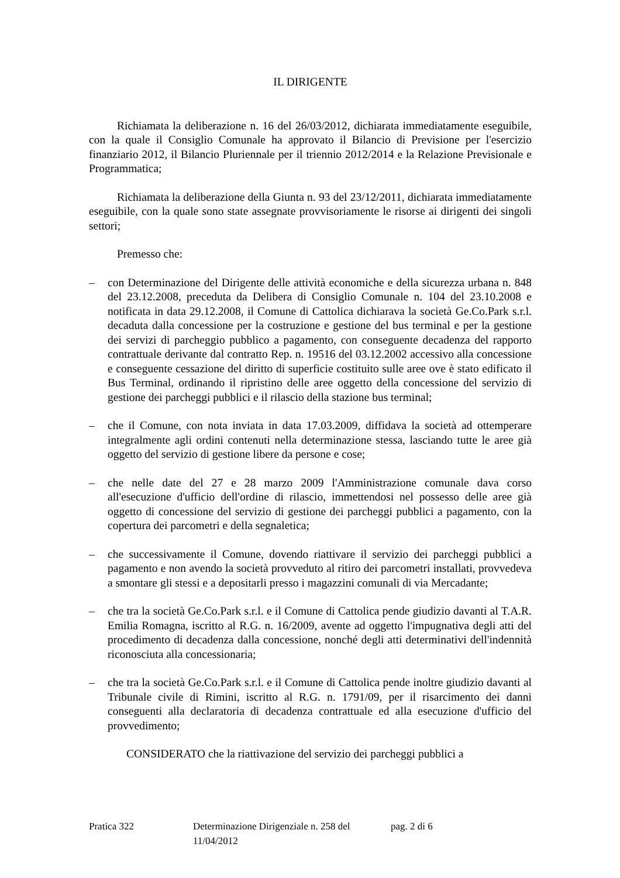IL DIRIGENTE
Richiamata la deliberazione n. 16 del 26/03/2012, dichiarata immediatamente eseguibile, con la quale il Consiglio Comunale ha approvato il Bilancio di Previsione per l'esercizio finanziario 2012, il Bilancio Pluriennale per il triennio 2012/2014 e la Relazione Previsionale e Programmatica;
Richiamata la deliberazione della Giunta n. 93 del 23/12/2011, dichiarata immediatamente eseguibile, con la quale sono state assegnate provvisoriamente le risorse ai dirigenti dei singoli settori;
Premesso che:
– con Determinazione del Dirigente delle attività economiche e della sicurezza urbana n. 848 del 23.12.2008, preceduta da Delibera di Consiglio Comunale n. 104 del 23.10.2008 e notificata in data 29.12.2008, il Comune di Cattolica dichiarava la società Ge.Co.Park s.r.l. decaduta dalla concessione per la costruzione e gestione del bus terminal e per la gestione dei servizi di parcheggio pubblico a pagamento, con conseguente decadenza del rapporto contrattuale derivante dal contratto Rep. n. 19516 del 03.12.2002 accessivo alla concessione e conseguente cessazione del diritto di superficie costituito sulle aree ove è stato edificato il Bus Terminal, ordinando il ripristino delle aree oggetto della concessione del servizio di gestione dei parcheggi pubblici e il rilascio della stazione bus terminal;
– che il Comune, con nota inviata in data 17.03.2009, diffidava la società ad ottemperare integralmente agli ordini contenuti nella determinazione stessa, lasciando tutte le aree già oggetto del servizio di gestione libere da persone e cose;
– che nelle date del 27 e 28 marzo 2009 l'Amministrazione comunale dava corso all'esecuzione d'ufficio dell'ordine di rilascio, immettendosi nel possesso delle aree già oggetto di concessione del servizio di gestione dei parcheggi pubblici a pagamento, con la copertura dei parcometri e della segnaletica;
– che successivamente il Comune, dovendo riattivare il servizio dei parcheggi pubblici a pagamento e non avendo la società provveduto al ritiro dei parcometri installati, provvedeva a smontare gli stessi e a depositarli presso i magazzini comunali di via Mercadante;
– che tra la società Ge.Co.Park s.r.l. e il Comune di Cattolica pende giudizio davanti al T.A.R. Emilia Romagna, iscritto al R.G. n. 16/2009, avente ad oggetto l'impugnativa degli atti del procedimento di decadenza dalla concessione, nonché degli atti determinativi dell'indennità riconosciuta alla concessionaria;
– che tra la società Ge.Co.Park s.r.l. e il Comune di Cattolica pende inoltre giudizio davanti al Tribunale civile di Rimini, iscritto al R.G. n. 1791/09, per il risarcimento dei danni conseguenti alla declaratoria di decadenza contrattuale ed alla esecuzione d'ufficio del provvedimento;
CONSIDERATO che la riattivazione del servizio dei parcheggi pubblici a
Pratica 322 Determinazione Dirigenziale n. 258 del 11/04/2012 pag. 2 di 6